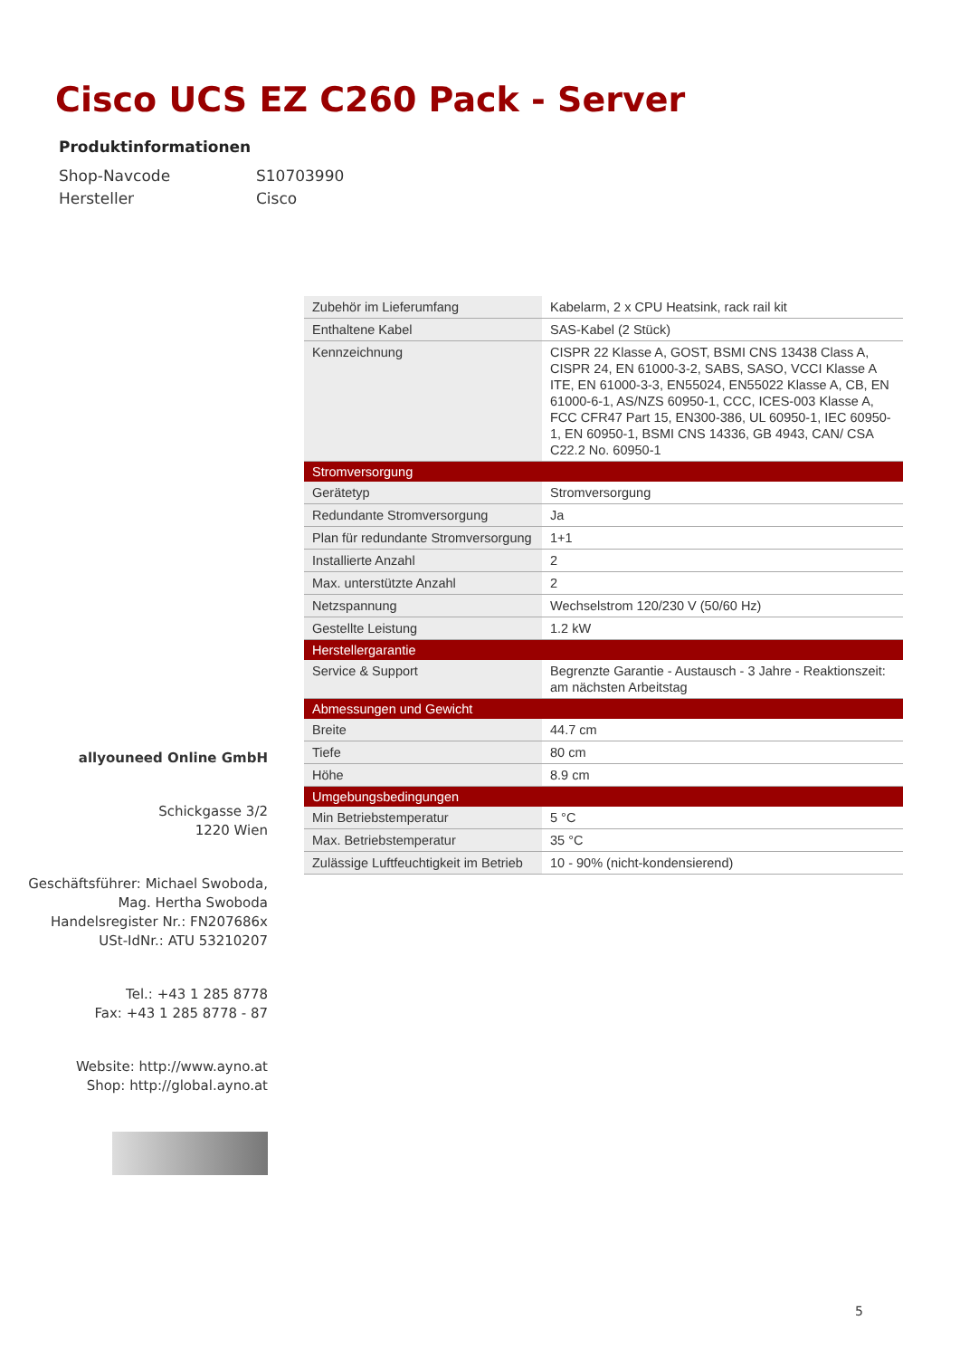Cisco UCS EZ C260 Pack - Server
Produktinformationen
Shop-Navcode S10703990
Hersteller Cisco
allyouneed Online GmbH
Schickgasse 3/2
1220 Wien
Geschäftsführer: Michael Swoboda,
Mag. Hertha Swoboda
Handelsregister Nr.: FN207686x
USt-IdNr.: ATU 53210207
Tel.: +43 1 285 8778
Fax: +43 1 285 8778 - 87
Website: http://www.ayno.at
Shop: http://global.ayno.at
| Zubehör im Lieferumfang | Kabelarm, 2 x CPU Heatsink, rack rail kit |
| Enthaltene Kabel | SAS-Kabel (2 Stück) |
| Kennzeichnung | CISPR 22 Klasse A, GOST, BSMI CNS 13438 Class A, CISPR 24, EN 61000-3-2, SABS, SASO, VCCI Klasse A ITE, EN 61000-3-3, EN55024, EN55022 Klasse A, CB, EN 61000-6-1, AS/NZS 60950-1, CCC, ICES-003 Klasse A, FCC CFR47 Part 15, EN300-386, UL 60950-1, IEC 60950-1, EN 60950-1, BSMI CNS 14336, GB 4943, CAN/ CSA C22.2 No. 60950-1 |
| Stromversorgung | |
| Gerätetyp | Stromversorgung |
| Redundante Stromversorgung | Ja |
| Plan für redundante Stromversorgung | 1+1 |
| Installierte Anzahl | 2 |
| Max. unterstützte Anzahl | 2 |
| Netzspannung | Wechselstrom 120/230 V (50/60 Hz) |
| Gestellte Leistung | 1.2 kW |
| Herstellergarantie | |
| Service & Support | Begrenzte Garantie - Austausch - 3 Jahre - Reaktionszeit: am nächsten Arbeitstag |
| Abmessungen und Gewicht | |
| Breite | 44.7 cm |
| Tiefe | 80 cm |
| Höhe | 8.9 cm |
| Umgebungsbedingungen | |
| Min Betriebstemperatur | 5 °C |
| Max. Betriebstemperatur | 35 °C |
| Zulässige Luftfeuchtigkeit im Betrieb | 10 - 90% (nicht-kondensierend) |
5